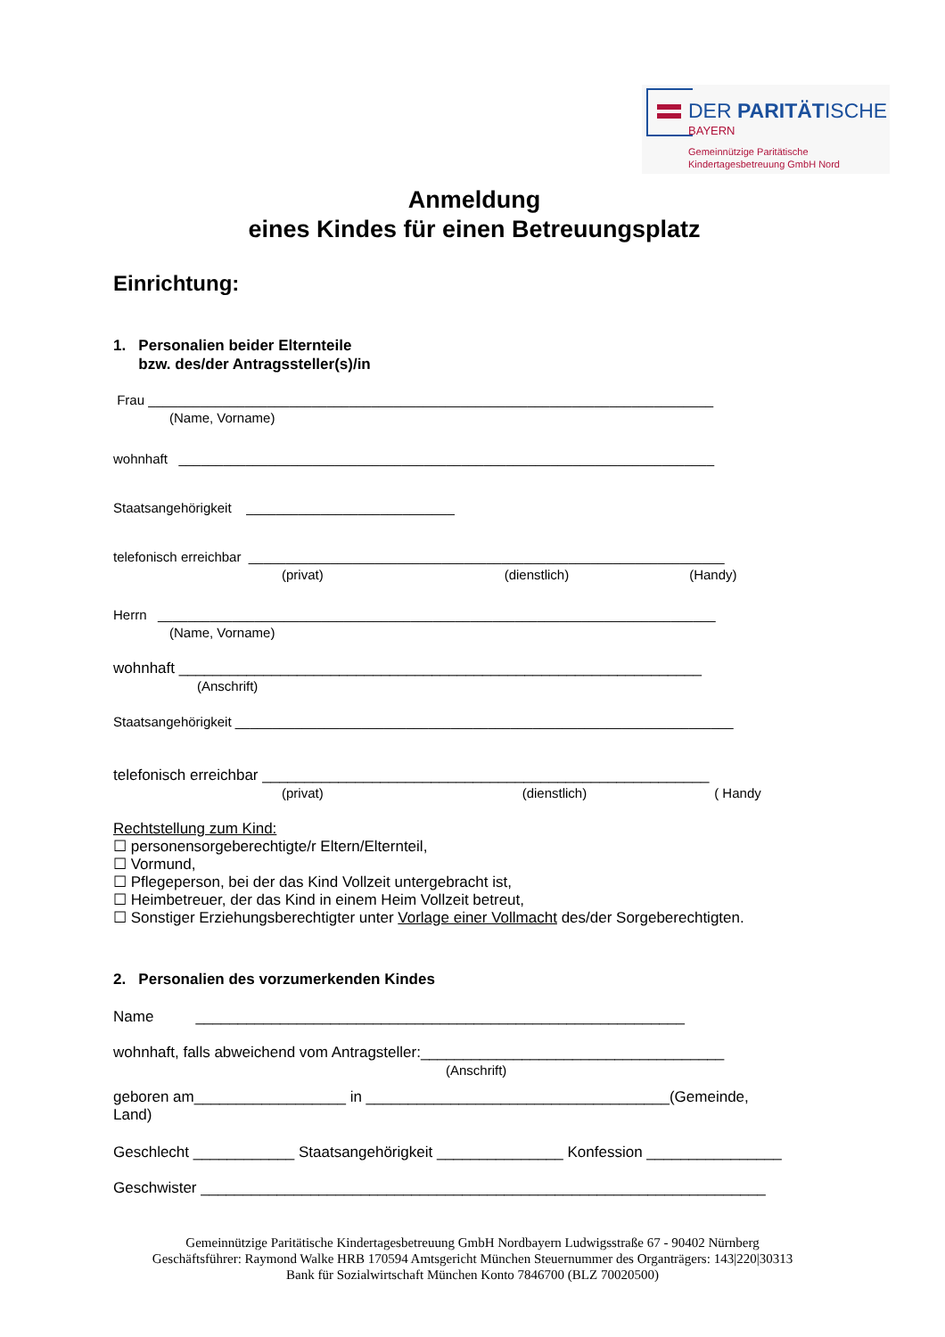DER PARITÄTISCHE
BAYERN
Gemeinnützige Paritätische
Kindertagesbetreuung GmbH Nord
Anmeldung
eines Kindes für einen Betreuungsplatz
Einrichtung:
1. Personalien beider Elternteile
bzw. des/der Antragssteller(s)/in
Frau ____________________________________________________________________________
(Name, Vorname)
wohnhaft ________________________________________________________________________
Staatsangehörigkeit ____________________________
telefonisch erreichbar ________________________________________________________________
(privat) (dienstlich) (Handy)
Herrn ___________________________________________________________________________
(Name, Vorname)
wohnhaft ______________________________________________________________
(Anschrift)
Staatsangehörigkeit ___________________________________________________________________
telefonisch erreichbar _____________________________________________________
(privat) (dienstlich) ( Handy
Rechtstellung zum Kind:
☐ personensorgeberechtigte/r Eltern/Elternteil,
☐ Vormund,
☐ Pflegeperson, bei der das Kind Vollzeit untergebracht ist,
☐ Heimbetreuer, der das Kind in einem Heim Vollzeit betreut,
☐ Sonstiger Erziehungsberechtigter unter Vorlage einer Vollmacht des/der Sorgeberechtigten.
2. Personalien des vorzumerkenden Kindes
Name __________________________________________________________
wohnhaft, falls abweichend vom Antragsteller:____________________________________
(Anschrift)
geboren am__________________ in ____________________________________(Gemeinde,
Land)
Geschlecht ____________ Staatsangehörigkeit _______________ Konfession ________________
Geschwister ___________________________________________________________________
Gemeinnützige Paritätische Kindertagesbetreuung GmbH Nordbayern Ludwigsstraße 67 - 90402 Nürnberg
Geschäftsführer: Raymond Walke HRB 170594 Amtsgericht München Steuernummer des Organträgers: 143|220|30313
Bank für Sozialwirtschaft München Konto 7846700 (BLZ 70020500)